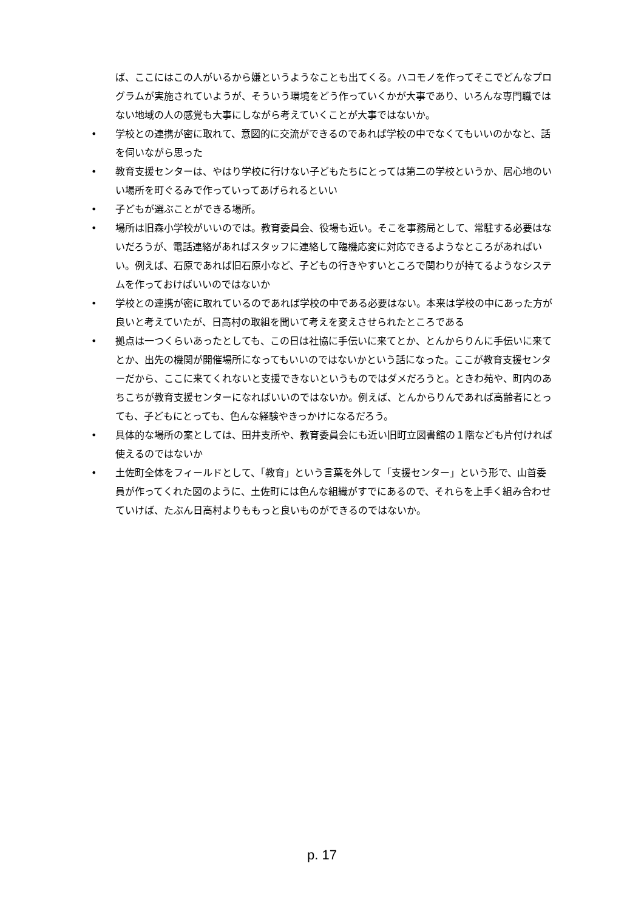ば、ここにはこの人がいるから嫌というようなことも出てくる。ハコモノを作ってそこでどんなプログラムが実施されていようが、そういう環境をどう作っていくかが大事であり、いろんな専門職ではない地域の人の感覚も大事にしながら考えていくことが大事ではないか。
• 学校との連携が密に取れて、意図的に交流ができるのであれば学校の中でなくてもいいのかなと、話を伺いながら思った
• 教育支援センターは、やはり学校に行けない子どもたちにとっては第二の学校というか、居心地のいい場所を町ぐるみで作っていってあげられるといい
• 子どもが選ぶことができる場所。
• 場所は旧森小学校がいいのでは。教育委員会、役場も近い。そこを事務局として、常駐する必要はないだろうが、電話連絡があればスタッフに連絡して臨機応変に対応できるようなところがあればいい。例えば、石原であれば旧石原小など、子どもの行きやすいところで関わりが持てるようなシステムを作っておけばいいのではないか
• 学校との連携が密に取れているのであれば学校の中である必要はない。本来は学校の中にあった方が良いと考えていたが、日高村の取組を聞いて考えを変えさせられたところである
• 拠点は一つくらいあったとしても、この日は社協に手伝いに来てとか、とんからりんに手伝いに来てとか、出先の機関が開催場所になってもいいのではないかという話になった。ここが教育支援センターだから、ここに来てくれないと支援できないというものではダメだろうと。ときわ苑や、町内のあちこちが教育支援センターになればいいのではないか。例えば、とんからりんであれば高齢者にとっても、子どもにとっても、色んな経験やきっかけになるだろう。
• 具体的な場所の案としては、田井支所や、教育委員会にも近い旧町立図書館の１階なども片付ければ使えるのではないか
• 土佐町全体をフィールドとして、「教育」という言葉を外して「支援センター」という形で、山首委員が作ってくれた図のように、土佐町には色んな組織がすでにあるので、それらを上手く組み合わせていけば、たぶん日高村よりももっと良いものができるのではないか。
p. 17